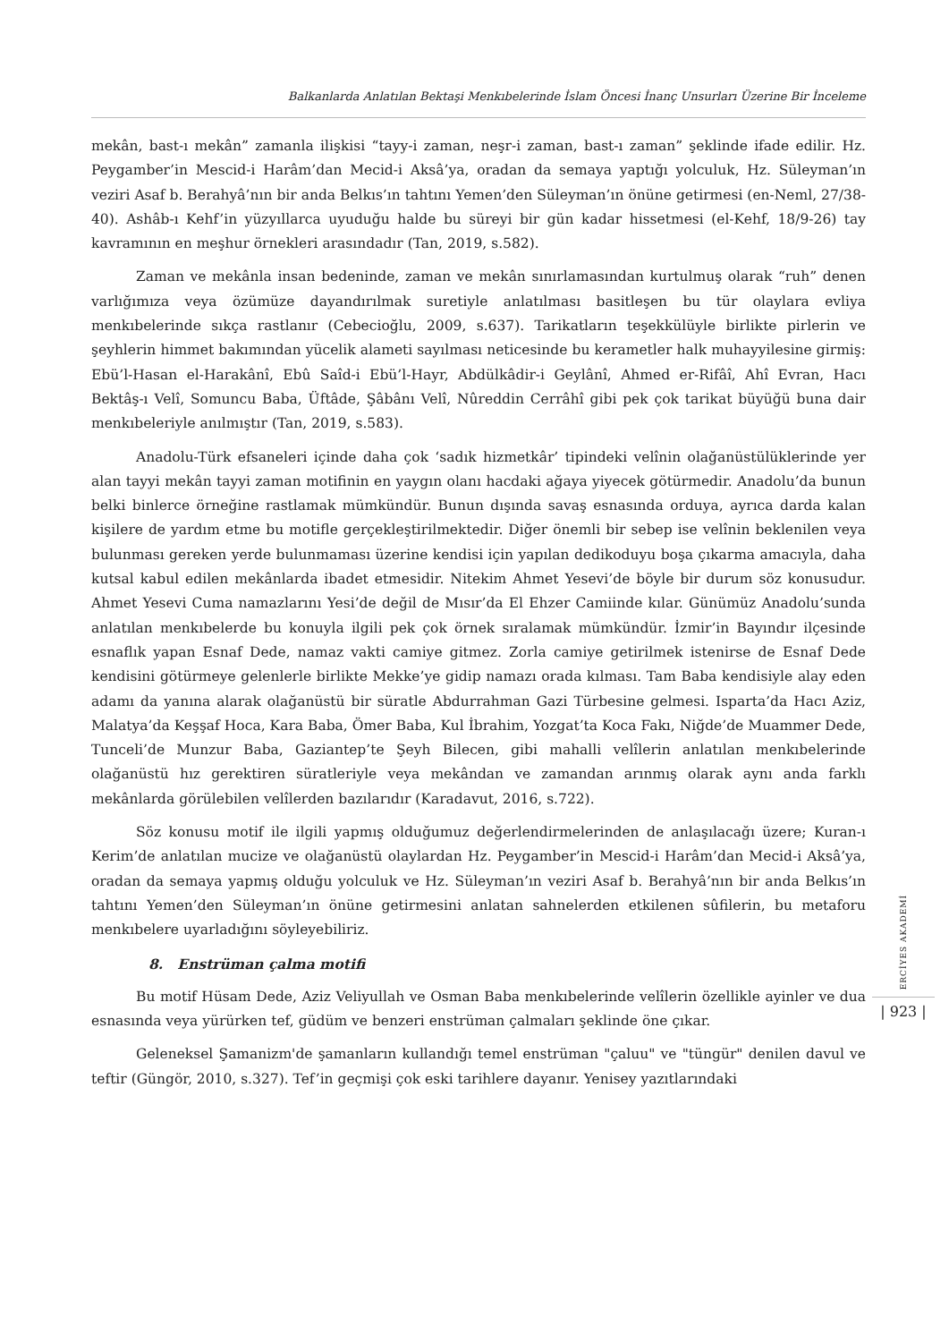Balkanlarda Anlatılan Bektaşi Menkıbelerinde İslam Öncesi İnanç Unsurları Üzerine Bir İnceleme
mekân, bast-ı mekân” zamanla ilişkisi “tayy-i zaman, neşr-i zaman, bast-ı zaman” şeklinde ifade edilir. Hz. Peygamber’in Mescid-i Harâm’dan Mecid-i Aksâ’ya, oradan da semaya yaptığı yolculuk, Hz. Süleyman’ın veziri Asaf b. Berahyâ’nın bir anda Belkıs’ın tahtını Yemen’den Süleyman’ın önüne getirmesi (en-Neml, 27/38-40). Ashâb-ı Kehf’in yüzyıllarca uyuduğu halde bu süreyi bir gün kadar hissetmesi (el-Kehf, 18/9-26) tay kavramının en meşhur örnekleri arasındadır (Tan, 2019, s.582).
Zaman ve mekânla insan bedeninde, zaman ve mekân sınırlamasından kurtulmuş olarak “ruh” denen varlığımıza veya özümüze dayandırılmak suretiyle anlatılması basitleşen bu tür olaylara evliya menkıbelerinde sıkça rastlanır (Cebecioğlu, 2009, s.637). Tarikatların teşekkülüyle birlikte pirlerin ve şeyhlerin himmet bakımından yücelik alameti sayılması neticesinde bu kerametler halk muhayyilesine girmiş: Ebü’l-Hasan el-Harakânî, Ebû Saîd-i Ebü’l-Hayr, Abdülkâdir-i Geylânî, Ahmed er-Rifâî, Ahî Evran, Hacı Bektâş-ı Velî, Somuncu Baba, Üftâde, Şâbânı Velî, Nûreddin Cerrâhî gibi pek çok tarikat büyüğü buna dair menkıbeleriyle anılmıştır (Tan, 2019, s.583).
Anadolu-Türk efsaneleri içinde daha çok ‘sadık hizmetkâr’ tipindeki velînin olağanüstülüklerinde yer alan tayyi mekân tayyi zaman motifinin en yaygın olanı hacdaki ağaya yiyecek götürmedir. Anadolu’da bunun belki binlerce örneğine rastlamak mümkündür. Bunun dışında savaş esnasında orduya, ayrıca darda kalan kişilere de yardım etme bu motifle gerçekleştirilmektedir. Diğer önemli bir sebep ise velînin beklenilen veya bulunması gereken yerde bulunmaması üzerine kendisi için yapılan dedikoduyu boşa çıkarma amacıyla, daha kutsal kabul edilen mekânlarda ibadet etmesidir. Nitekim Ahmet Yesevi’de böyle bir durum söz konusudur. Ahmet Yesevi Cuma namazlarını Yesi’de değil de Mısır’da El Ehzer Camiinde kılar. Günümüz Anadolu’sunda anlatılan menkıbelerde bu konuyla ilgili pek çok örnek sıralamak mümkündür. İzmir’in Bayındır ilçesinde esnaflık yapan Esnaf Dede, namaz vakti camiye gitmez. Zorla camiye getirilmek istenirse de Esnaf Dede kendisini götürmeye gelenlerle birlikte Mekke’ye gidip namazı orada kılması. Tam Baba kendisiyle alay eden adamı da yanına alarak olağanüstü bir süratle Abdurrahman Gazi Türbesine gelmesi. Isparta’da Hacı Aziz, Malatya’da Keşşaf Hoca, Kara Baba, Ömer Baba, Kul İbrahim, Yozgat’ta Koca Fakı, Niğde’de Muammer Dede, Tunceli’de Munzur Baba, Gaziantep’te Şeyh Bilecen, gibi mahalli velîlerin anlatılan menkıbelerinde olağanüstü hız gerektiren süratleriyle veya mekândan ve zamandan arınmış olarak aynı anda farklı mekânlarda görülebilen velîlerden bazılarıdır (Karadavut, 2016, s.722).
Söz konusu motif ile ilgili yapmış olduğumuz değerlendirmelerinden de anlaşılacağı üzere; Kuran-ı Kerim’de anlatılan mucize ve olağanüstü olaylardan Hz. Peygamber’in Mescid-i Harâm’dan Mecid-i Aksâ’ya, oradan da semaya yapmış olduğu yolculuk ve Hz. Süleyman’ın veziri Asaf b. Berahyâ’nın bir anda Belkıs’ın tahtını Yemen’den Süleyman’ın önüne getirmesini anlatan sahnelerden etkilenen sûfilerin, bu metaforu menkıbelere uyarladığını söyleyebiliriz.
8. Enstrüman çalma motifi
Bu motif Hüsam Dede, Aziz Veliyullah ve Osman Baba menkıbelerinde velîlerin özellikle ayinler ve dua esnasında veya yürürken tef, güdüm ve benzeri enstrüman çalmaları şeklinde öne çıkar.
Geleneksel Şamanizm'de şamanların kullandığı temel enstrüman "çaluu" ve "tüngür" denilen davul ve teftir (Güngör, 2010, s.327). Tef’in geçmişi çok eski tarihlere dayanır. Yenisey yazıtlarındaki
ERCİYES AKADEMİ
| 923 |